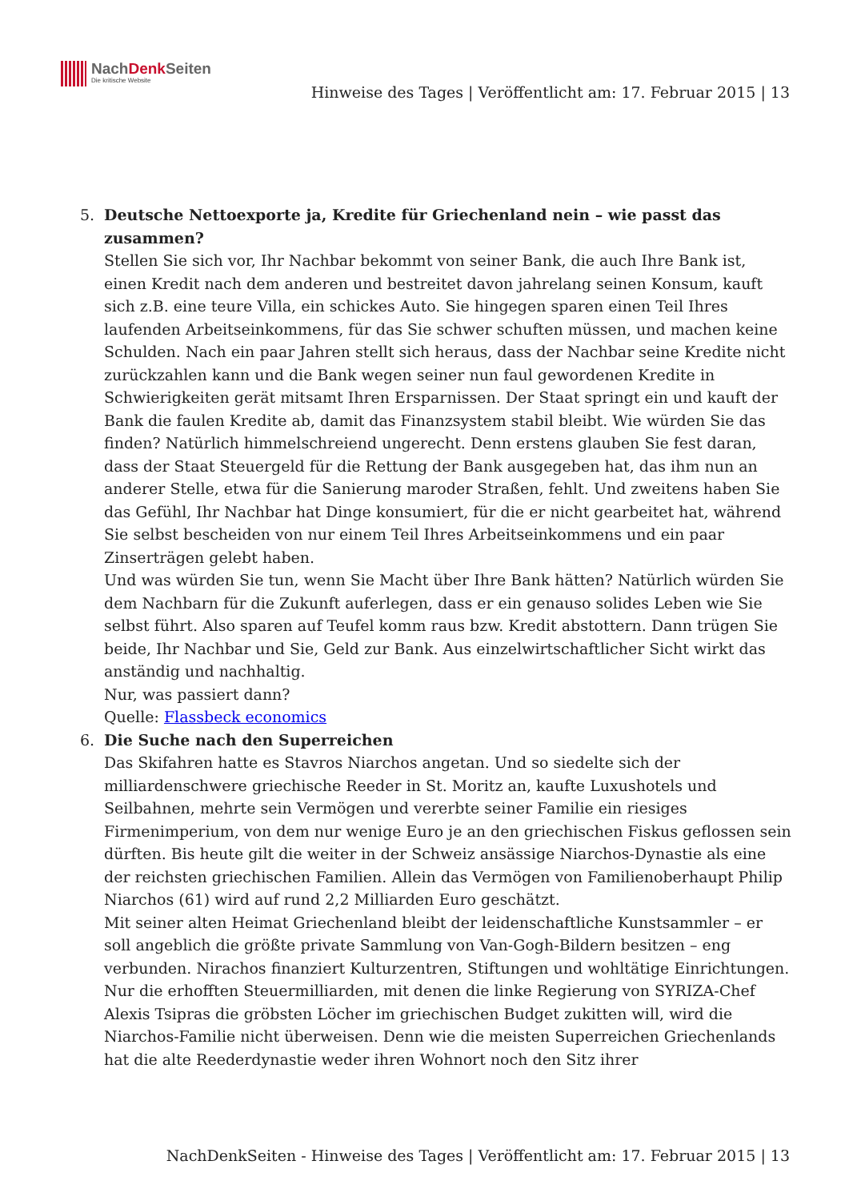NachDenk Seiten
Die kritische Website
Hinweise des Tages | Veröffentlicht am: 17. Februar 2015 | 13
5. Deutsche Nettoexporte ja, Kredite für Griechenland nein – wie passt das zusammen?
Stellen Sie sich vor, Ihr Nachbar bekommt von seiner Bank, die auch Ihre Bank ist, einen Kredit nach dem anderen und bestreitet davon jahrelang seinen Konsum, kauft sich z.B. eine teure Villa, ein schickes Auto. Sie hingegen sparen einen Teil Ihres laufenden Arbeitseinkommens, für das Sie schwer schuften müssen, und machen keine Schulden. Nach ein paar Jahren stellt sich heraus, dass der Nachbar seine Kredite nicht zurückzahlen kann und die Bank wegen seiner nun faul gewordenen Kredite in Schwierigkeiten gerät mitsamt Ihren Ersparnissen. Der Staat springt ein und kauft der Bank die faulen Kredite ab, damit das Finanzsystem stabil bleibt. Wie würden Sie das finden? Natürlich himmelschreiend ungerecht. Denn erstens glauben Sie fest daran, dass der Staat Steuergeld für die Rettung der Bank ausgegeben hat, das ihm nun an anderer Stelle, etwa für die Sanierung maroder Straßen, fehlt. Und zweitens haben Sie das Gefühl, Ihr Nachbar hat Dinge konsumiert, für die er nicht gearbeitet hat, während Sie selbst bescheiden von nur einem Teil Ihres Arbeitseinkommens und ein paar Zinserträgen gelebt haben.
Und was würden Sie tun, wenn Sie Macht über Ihre Bank hätten? Natürlich würden Sie dem Nachbarn für die Zukunft auferlegen, dass er ein genauso solides Leben wie Sie selbst führt. Also sparen auf Teufel komm raus bzw. Kredit abstottern. Dann trügen Sie beide, Ihr Nachbar und Sie, Geld zur Bank. Aus einzelwirtschaftlicher Sicht wirkt das anständig und nachhaltig.
Nur, was passiert dann?
Quelle: Flassbeck economics
6. Die Suche nach den Superreichen
Das Skifahren hatte es Stavros Niarchos angetan. Und so siedelte sich der milliardenschwere griechische Reeder in St. Moritz an, kaufte Luxushotels und Seilbahnen, mehrte sein Vermögen und vererbte seiner Familie ein riesiges Firmenimperium, von dem nur wenige Euro je an den griechischen Fiskus geflossen sein dürften. Bis heute gilt die weiter in der Schweiz ansässige Niarchos-Dynastie als eine der reichsten griechischen Familien. Allein das Vermögen von Familienoberhaupt Philip Niarchos (61) wird auf rund 2,2 Milliarden Euro geschätzt.
Mit seiner alten Heimat Griechenland bleibt der leidenschaftliche Kunstsammler – er soll angeblich die größte private Sammlung von Van-Gogh-Bildern besitzen – eng verbunden. Nirachos finanziert Kulturzentren, Stiftungen und wohltätige Einrichtungen. Nur die erhofften Steuermilliarden, mit denen die linke Regierung von SYRIZA-Chef Alexis Tsipras die gröbsten Löcher im griechischen Budget zukitten will, wird die Niarchos-Familie nicht überweisen. Denn wie die meisten Superreichen Griechenlands hat die alte Reederdynastie weder ihren Wohnort noch den Sitz ihrer
NachDenkSeiten - Hinweise des Tages | Veröffentlicht am: 17. Februar 2015 | 13